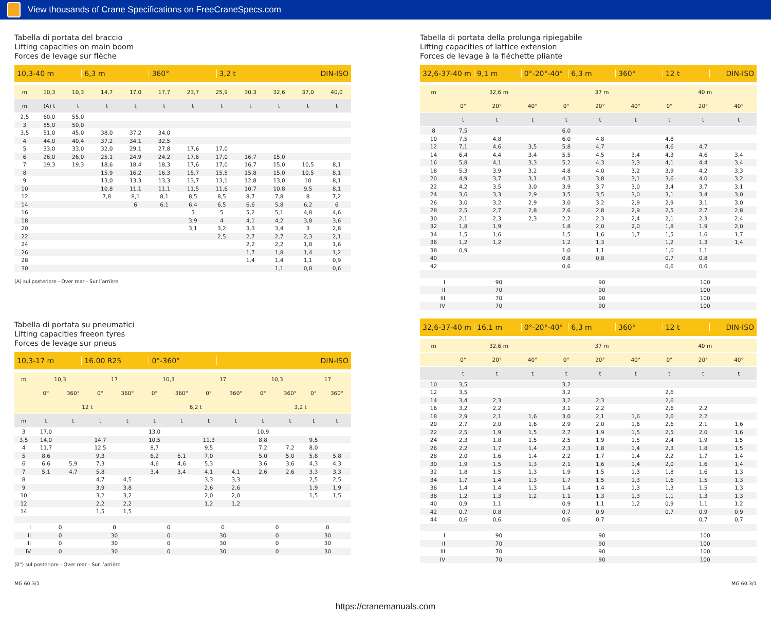View thousands of Crane Specifications on FreeCraneSpecs.com
Tabella di portata del braccio
Lifting capacities on main boom
Forces de levage sur flèche
10,3-40 m 6,3 m 360° 3,2 t DIN-ISO
| m | 10,3 | 10,3 | 14,7 | 17,0 | 17,7 | 23,7 | 25,9 | 30,3 | 32,6 | 37,0 | 40,0 |
| --- | --- | --- | --- | --- | --- | --- | --- | --- | --- | --- | --- |
| m | (A) t | t | t | t | t | t | t | t | t | t | t |
| 2,5 | 60,0 | 55,0 | | | | | | | | | |
| 3 | 55,0 | 50,0 | | | | | | | | | |
| 3,5 | 51,0 | 45,0 | 38,0 | 37,2 | 34,0 | | | | | | |
| 4 | 44,0 | 40,4 | 37,2 | 34,1 | 32,5 | | | | | | |
| 5 | 33,0 | 33,0 | 32,0 | 29,1 | 27,8 | 17,6 | 17,0 | | | | |
| 6 | 26,0 | 26,0 | 25,1 | 24,9 | 24,2 | 17,6 | 17,0 | 16,7 | 15,0 | | |
| 7 | 19,3 | 19,3 | 18,6 | 18,4 | 18,3 | 17,6 | 17,0 | 16,7 | 15,0 | 10,5 | 8,1 |
| 8 | | | 15,9 | 16,2 | 16,3 | 15,7 | 15,5 | 15,8 | 15,0 | 10,5 | 8,1 |
| 9 | | | 13,0 | 13,3 | 13,3 | 13,7 | 13,1 | 12,8 | 13,0 | 10 | 8,1 |
| 10 | | | 10,8 | 11,1 | 11,1 | 11,5 | 11,6 | 10,7 | 10,8 | 9,5 | 8,1 |
| 12 | | | 7,8 | 8,1 | 8,1 | 8,5 | 8,5 | 8,7 | 7,8 | 8 | 7,2 |
| 14 | | | | 6 | 6,1 | 6,4 | 6,5 | 6,6 | 5,8 | 6,2 | 6 |
| 16 | | | | | | 5 | 5 | 5,2 | 5,1 | 4,8 | 4,6 |
| 18 | | | | | | 3,9 | 4 | 4,1 | 4,2 | 3,8 | 3,6 |
| 20 | | | | | | 3,1 | 3,2 | 3,3 | 3,4 | 3 | 2,8 |
| 22 | | | | | | | 2,5 | 2,7 | 2,7 | 2,3 | 2,1 |
| 24 | | | | | | | | 2,2 | 2,2 | 1,8 | 1,6 |
| 26 | | | | | | | | 1,7 | 1,8 | 1,4 | 1,2 |
| 28 | | | | | | | | 1,4 | 1,4 | 1,1 | 0,9 |
| 30 | | | | | | | | | 1,1 | 0,8 | 0,6 |
(A) sul posteriore - Over rear - Sur l’arrière
Tabella di portata su pneumatici
Lifting capacities freeon tyres
Forces de levage sur pneus
10,3-17 m 16.00 R25 0°-360° DIN-ISO
| m | 10,3 | | 17 | | 10,3 | | 17 | | 10,3 | | 17 | |
| --- | --- | --- | --- | --- | --- | --- | --- | --- | --- | --- | --- | --- |
| | 0° | 360° | 0° | 360° | 0° | 360° | 0° | 360° | 0° | 360° | 0° | 360° |
| | 12 t | | | | 6,2 t | | | | 3,2 t | | | |
| m | t | t | t | t | t | t | t | t | t | t | t | t |
| 3 | 17,0 | | | | 13,0 | | | | 10,9 | | | |
| 3,5 | 14,0 | | 14,7 | | 10,5 | | 11,3 | | 8,8 | | 9,5 | |
| 4 | 11,7 | | 12,5 | | 8,7 | | 9,5 | | 7,2 | 7,2 | 8,0 | |
| 5 | 8,6 | | 9,3 | | 6,2 | 6,1 | 7,0 | | 5,0 | 5,0 | 5,8 | 5,8 |
| 6 | 6,6 | 5,9 | 7,3 | | 4,6 | 4,6 | 5,3 | | 3,6 | 3,6 | 4,3 | 4,3 |
| 7 | 5,1 | 4,7 | 5,8 | | 3,4 | 3,4 | 4,1 | 4,1 | 2,6 | 2,6 | 3,3 | 3,3 |
| 8 | | | 4,7 | 4,5 | | | 3,3 | 3,3 | | | 2,5 | 2,5 |
| 9 | | | 3,9 | 3,8 | | | 2,6 | 2,6 | | | 1,9 | 1,9 |
| 10 | | | 3,2 | 3,2 | | | 2,0 | 2,0 | | | 1,5 | 1,5 |
| 12 | | | 2,2 | 2,2 | | | 1,2 | 1,2 | | | | |
| 14 | | | 1,5 | 1,5 | | | | | | | | |
| I | 0 | | 0 | | 0 | | 0 | | 0 | | 0 | |
| II | 0 | | 30 | | 0 | | 30 | | 0 | | 30 | |
| III | 0 | | 30 | | 0 | | 30 | | 0 | | 30 | |
| IV | 0 | | 30 | | 0 | | 30 | | 0 | | 30 | |
(0°) sul posteriore - Over rear - Sur l’arrière
Tabella di portata della prolunga ripiegabile
Lifting capacities of lattice extension
Forces de levage à la fléchette pliante
32,6-37-40 m 9,1 m 0°-20°-40° 6,3 m 360° 12 t DIN-ISO
| m | 32,6 m | | | 37 m | | | 40 m | | |
| --- | --- | --- | --- | --- | --- | --- | --- | --- | --- |
| | 0° | 20° | 40° | 0° | 20° | 40° | 0° | 20° | 40° |
| | t | t | t | t | t | t | t | t | t |
| 8 | 7,5 | | | 6,0 | | | | | |
| 10 | 7,5 | 4,8 | | 6,0 | 4,8 | | 4,8 | | |
| 12 | 7,1 | 4,6 | 3,5 | 5,8 | 4,7 | | 4,6 | 4,7 | |
| 14 | 6,4 | 4,4 | 3,4 | 5,5 | 4,5 | 3,4 | 4,3 | 4,6 | 3,4 |
| 16 | 5,8 | 4,1 | 3,3 | 5,2 | 4,3 | 3,3 | 4,1 | 4,4 | 3,4 |
| 18 | 5,3 | 3,9 | 3,2 | 4,8 | 4,0 | 3,2 | 3,9 | 4,2 | 3,3 |
| 20 | 4,9 | 3,7 | 3,1 | 4,3 | 3,8 | 3,1 | 3,6 | 4,0 | 3,2 |
| 22 | 4,2 | 3,5 | 3,0 | 3,9 | 3,7 | 3,0 | 3,4 | 3,7 | 3,1 |
| 24 | 3,6 | 3,3 | 2,9 | 3,5 | 3,5 | 3,0 | 3,1 | 3,4 | 3,0 |
| 26 | 3,0 | 3,2 | 2,9 | 3,0 | 3,2 | 2,9 | 2,9 | 3,1 | 3,0 |
| 28 | 2,5 | 2,7 | 2,8 | 2,6 | 2,8 | 2,9 | 2,5 | 2,7 | 2,8 |
| 30 | 2,1 | 2,3 | 2,3 | 2,2 | 2,3 | 2,4 | 2,1 | 2,3 | 2,4 |
| 32 | 1,8 | 1,9 | | 1,8 | 2,0 | 2,0 | 1,8 | 1,9 | 2,0 |
| 34 | 1,5 | 1,6 | | 1,5 | 1,6 | 1,7 | 1,5 | 1,6 | 1,7 |
| 36 | 1,2 | 1,2 | | 1,2 | 1,3 | | 1,2 | 1,3 | 1,4 |
| 38 | 0,9 | | | 1,0 | 1,1 | | 1,0 | 1,1 | |
| 40 | | | | 0,8 | 0,8 | | 0,7 | 0,8 | |
| 42 | | | | 0,6 | | | 0,6 | 0,6 | |
| I | 90 | | | 90 | | | 100 | | |
| II | 70 | | | 90 | | | 100 | | |
| III | 70 | | | 90 | | | 100 | | |
| IV | 70 | | | 90 | | | 100 | | |
32,6-37-40 m 16,1 m 0°-20°-40° 6,3 m 360° 12 t DIN-ISO
| m | 32,6 m | | | 37 m | | | 40 m | | |
| --- | --- | --- | --- | --- | --- | --- | --- | --- | --- |
| | 0° | 20° | 40° | 0° | 20° | 40° | 0° | 20° | 40° |
| | t | t | t | t | t | t | t | t | t |
| 10 | 3,5 | | | 3,2 | | | | | |
| 12 | 3,5 | | | 3,2 | | | 2,6 | | |
| 14 | 3,4 | 2,3 | | 3,2 | 2,3 | | 2,6 | | |
| 16 | 3,2 | 2,2 | | 3,1 | 2,2 | | 2,6 | 2,2 | |
| 18 | 2,9 | 2,1 | 1,6 | 3,0 | 2,1 | 1,6 | 2,6 | 2,2 | |
| 20 | 2,7 | 2,0 | 1,6 | 2,9 | 2,0 | 1,6 | 2,6 | 2,1 | 1,6 |
| 22 | 2,5 | 1,9 | 1,5 | 2,7 | 1,9 | 1,5 | 2,5 | 2,0 | 1,6 |
| 24 | 2,3 | 1,8 | 1,5 | 2,5 | 1,9 | 1,5 | 2,4 | 1,9 | 1,5 |
| 26 | 2,2 | 1,7 | 1,4 | 2,3 | 1,8 | 1,4 | 2,3 | 1,8 | 1,5 |
| 28 | 2,0 | 1,6 | 1,4 | 2,2 | 1,7 | 1,4 | 2,2 | 1,7 | 1,4 |
| 30 | 1,9 | 1,5 | 1,3 | 2,1 | 1,6 | 1,4 | 2,0 | 1,6 | 1,4 |
| 32 | 1,8 | 1,5 | 1,3 | 1,9 | 1,5 | 1,3 | 1,8 | 1,6 | 1,3 |
| 34 | 1,7 | 1,4 | 1,3 | 1,7 | 1,5 | 1,3 | 1,6 | 1,5 | 1,3 |
| 36 | 1,4 | 1,4 | 1,3 | 1,4 | 1,4 | 1,3 | 1,3 | 1,5 | 1,3 |
| 38 | 1,2 | 1,3 | 1,2 | 1,1 | 1,3 | 1,3 | 1,1 | 1,3 | 1,3 |
| 40 | 0,9 | 1,1 | | 0,9 | 1,1 | 1,2 | 0,9 | 1,1 | 1,2 |
| 42 | 0,7 | 0,8 | | 0,7 | 0,9 | | 0,7 | 0,9 | 0,9 |
| 44 | 0,6 | 0,6 | | 0,6 | 0,7 | | | 0,7 | 0,7 |
| I | 90 | | | 90 | | | 100 | | |
| II | 70 | | | 90 | | | 100 | | |
| III | 70 | | | 90 | | | 100 | | |
| IV | 70 | | | 90 | | | 100 | | |
MG 60.3/1 MG 60.3/1
https://cranemanuals.com